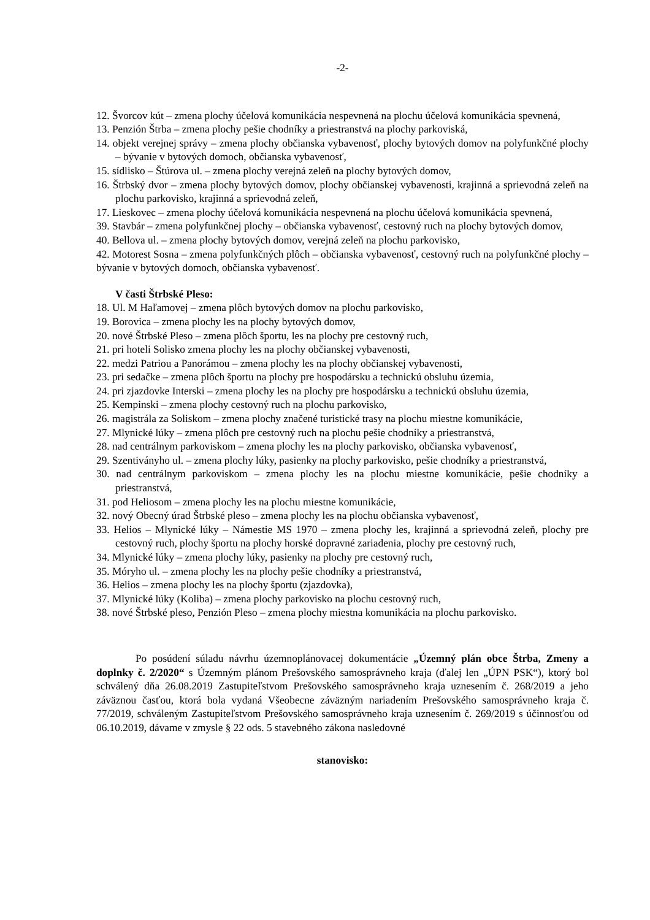-2-
12. Švorcov kút – zmena plochy účelová komunikácia nespevnená na plochu účelová komunikácia spevnená,
13. Penzión Štrba – zmena plochy pešie chodníky a priestranstvá na plochy parkoviská,
14. objekt verejnej správy – zmena plochy občianska vybavenosť, plochy bytových domov na polyfunkčné plochy – bývanie v bytových domoch, občianska vybavenosť,
15. sídlisko – Štúrova ul. – zmena plochy verejná zeleň na plochy bytových domov,
16. Štrbský dvor – zmena plochy bytových domov, plochy občianskej vybavenosti, krajinná a sprievodná zeleň na plochu parkovisko, krajinná a sprievodná zeleň,
17. Lieskovec – zmena plochy účelová komunikácia nespevnená na plochu účelová komunikácia spevnená,
39. Stavbár – zmena polyfunkčnej plochy – občianska vybavenosť, cestovný ruch na plochy bytových domov,
40. Bellova ul. – zmena plochy bytových domov, verejná zeleň na plochu parkovisko,
42. Motorest Sosna – zmena polyfunkčných plôch – občianska vybavenosť, cestovný ruch na polyfunkčné plochy – bývanie v bytových domoch, občianska vybavenosť.
V časti Štrbské Pleso:
18. Ul. M Haľamovej – zmena plôch bytových domov na plochu parkovisko,
19. Borovica – zmena plochy les na plochy bytových domov,
20. nové Štrbské Pleso – zmena plôch športu, les na plochy pre cestovný ruch,
21. pri hoteli Solisko zmena plochy les na plochy občianskej vybavenosti,
22. medzi Patriou a Panorámou – zmena plochy les na plochy občianskej vybavenosti,
23. pri sedačke – zmena plôch športu na plochy pre hospodársku a technickú obsluhu územia,
24. pri zjazdovke Interski – zmena plochy les na plochy pre hospodársku a technickú obsluhu územia,
25. Kempinski – zmena plochy cestovný ruch na plochu parkovisko,
26. magistrála za Soliskom – zmena plochy značené turistické trasy na plochu miestne komunikácie,
27. Mlynické lúky – zmena plôch pre cestovný ruch na plochu pešie chodníky a priestranstvá,
28. nad centrálnym parkoviskom – zmena plochy les na plochy parkovisko, občianska vybavenosť,
29. Szentiványho ul. – zmena plochy lúky, pasienky na plochy parkovisko, pešie chodníky a priestranstvá,
30. nad centrálnym parkoviskom – zmena plochy les na plochu miestne komunikácie, pešie chodníky a priestranstvá,
31. pod Heliosom – zmena plochy les na plochu miestne komunikácie,
32. nový Obecný úrad Štrbské pleso – zmena plochy les na plochu občianska vybavenosť,
33. Helios – Mlynické lúky – Námestie MS 1970 – zmena plochy les, krajinná a sprievodná zeleň, plochy pre cestovný ruch, plochy športu na plochy horské dopravné zariadenia, plochy pre cestovný ruch,
34. Mlynické lúky – zmena plochy lúky, pasienky na plochy pre cestovný ruch,
35. Móryho ul. – zmena plochy les na plochy pešie chodníky a priestranstvá,
36. Helios – zmena plochy les na plochy športu (zjazdovka),
37. Mlynické lúky (Koliba) – zmena plochy parkovisko na plochu cestovný ruch,
38. nové Štrbské pleso, Penzión Pleso – zmena plochy miestna komunikácia na plochu parkovisko.
Po posúdení súladu návrhu územnoplánovacej dokumentácie „Územný plán obce Štrba, Zmeny a doplnky č. 2/2020“ s Územným plánom Prešovského samosprávneho kraja (ďalej len „ÚPN PSK“), ktorý bol schválený dňa 26.08.2019 Zastupiteľstvom Prešovského samosprávneho kraja uznesením č. 268/2019 a jeho záväznou časťou, ktorá bola vydaná Všeobecne záväzným nariadením Prešovského samosprávneho kraja č. 77/2019, schváleným Zastupiteľstvom Prešovského samosprávneho kraja uznesením č. 269/2019 s účinnosťou od 06.10.2019, dávame v zmysle § 22 ods. 5 stavebného zákona nasledovné
stanovisko: